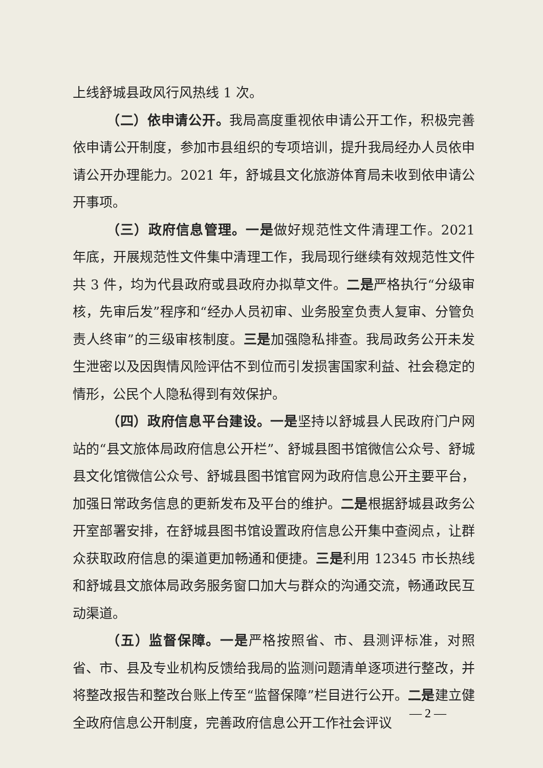上线舒城县政风行风热线 1 次。
（二）依申请公开。我局高度重视依申请公开工作，积极完善依申请公开制度，参加市县组织的专项培训，提升我局经办人员依申请公开办理能力。2021 年，舒城县文化旅游体育局未收到依申请公开事项。
（三）政府信息管理。一是做好规范性文件清理工作。2021 年底，开展规范性文件集中清理工作，我局现行继续有效规范性文件共 3 件，均为代县政府或县政府办拟草文件。二是严格执行“分级审核，先审后发”程序和“经办人员初审、业务股室负责人复审、分管负责人终审”的三级审核制度。三是加强隐私排查。我局政务公开未发生泄密以及因舆情风险评估不到位而引发损害国家利益、社会稳定的情形，公民个人隐私得到有效保护。
（四）政府信息平台建设。一是坚持以舒城县人民政府门户网站的“县文旅体局政府信息公开栏”、舒城县图书馆微信公众号、舒城县文化馆微信公众号、舒城县图书馆官网为政府信息公开主要平台，加强日常政务信息的更新发布及平台的维护。二是根据舒城县政务公开室部署安排，在舒城县图书馆设置政府信息公开集中查阅点，让群众获取政府信息的渠道更加畅通和便捷。三是利用 12345 市长热线和舒城县文旅体局政务服务窗口加大与群众的沟通交流，畅通政民互动渠道。
（五）监督保障。一是严格按照省、市、县测评标准，对照省、市、县及专业机构反馈给我局的监测问题清单逐项进行整改，并将整改报告和整改台账上传至“监督保障”栏目进行公开。二是建立健全政府信息公开制度，完善政府信息公开工作社会评议
— 2 —